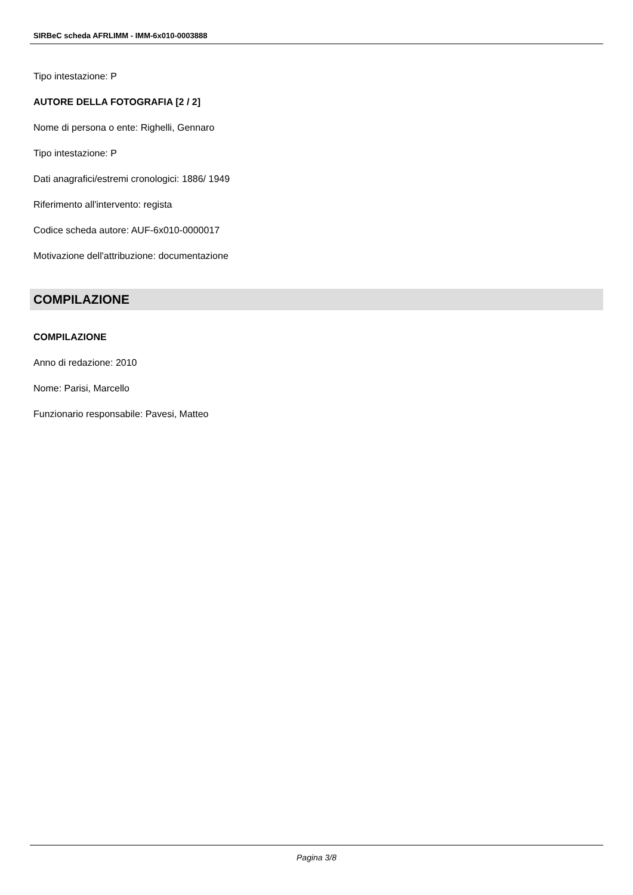SIRBeC scheda AFRLIMM - IMM-6x010-0003888
Tipo intestazione: P
AUTORE DELLA FOTOGRAFIA [2 / 2]
Nome di persona o ente: Righelli, Gennaro
Tipo intestazione: P
Dati anagrafici/estremi cronologici: 1886/ 1949
Riferimento all'intervento: regista
Codice scheda autore: AUF-6x010-0000017
Motivazione dell'attribuzione: documentazione
COMPILAZIONE
COMPILAZIONE
Anno di redazione: 2010
Nome: Parisi, Marcello
Funzionario responsabile: Pavesi, Matteo
Pagina 3/8